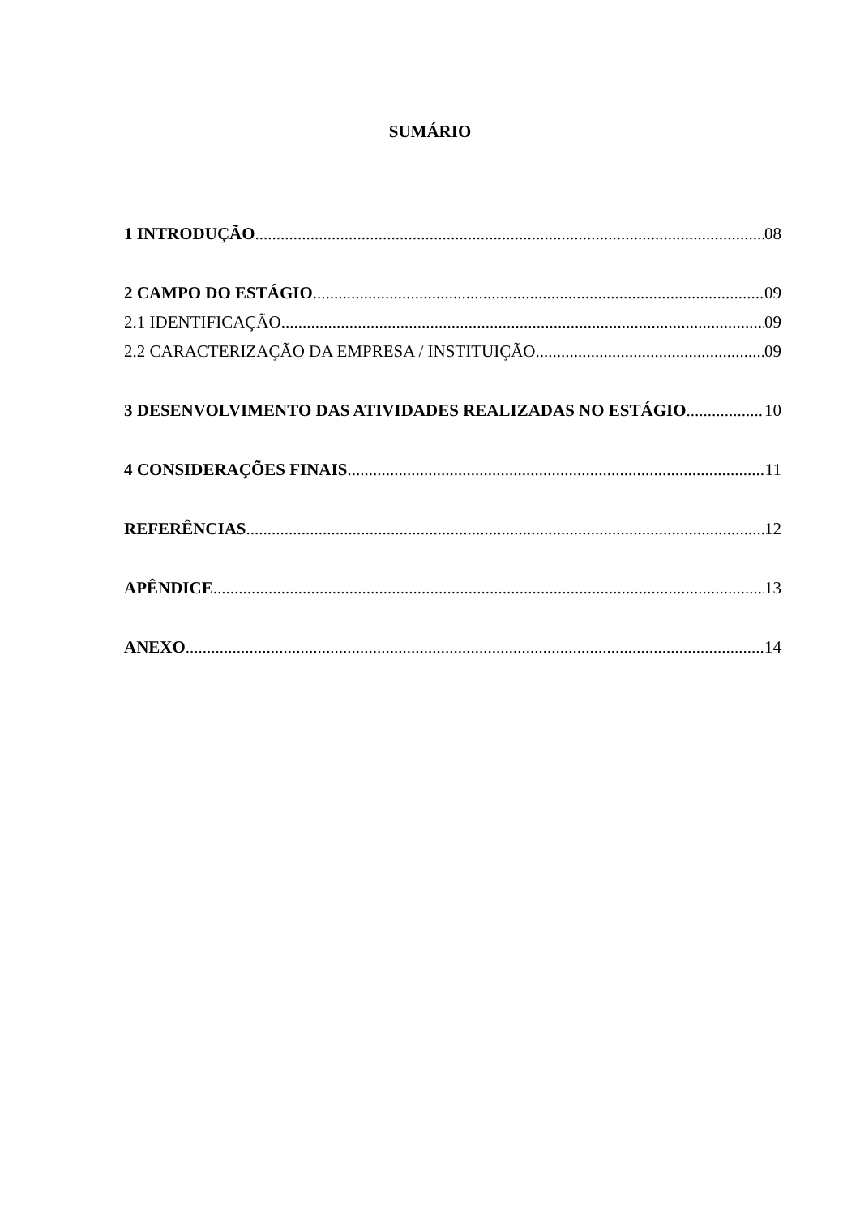SUMÁRIO
1 INTRODUÇÃO 08
2 CAMPO DO ESTÁGIO 09
2.1 IDENTIFICAÇÃO 09
2.2 CARACTERIZAÇÃO DA EMPRESA / INSTITUIÇÃO 09
3 DESENVOLVIMENTO DAS ATIVIDADES REALIZADAS NO ESTÁGIO 10
4 CONSIDERAÇÕES FINAIS 11
REFERÊNCIAS 12
APÊNDICE 13
ANEXO 14